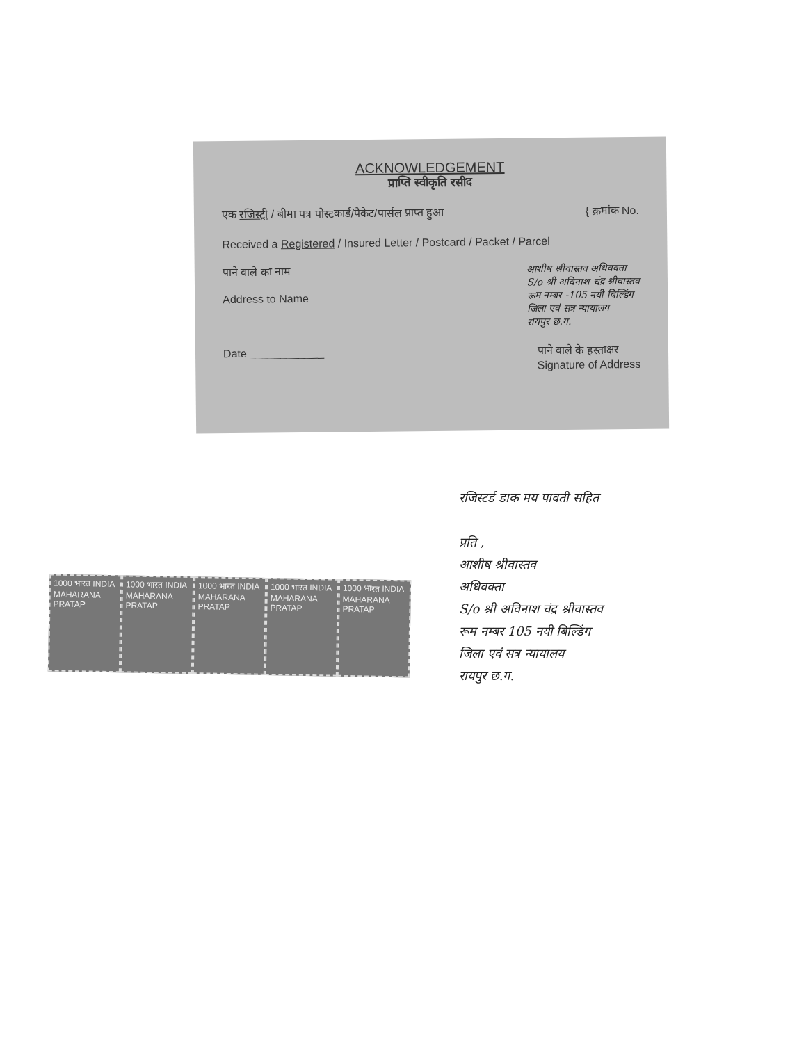ACKNOWLEDGEMENT
प्राप्ति स्वीकृति रसीद
एक रजिस्ट्री / बीमा पत्र पोस्टकार्ड/पैकेट/पार्सल प्राप्त हुआ { क्रमांक No.
Received a Registered / Insured Letter / Postcard / Packet / Parcel
पाने वाले का नाम
Address to Name आशीष श्रीवास्तव अधिवक्ता
S/o श्री अविनाश चंद्र श्रीवास्तव
रूम नम्बर -105 नयी बिल्डिंग
जिला एवं सत्र न्यायालय
रायपुर छ.ग.
Date ____________ पाने वाले के हस्ताक्षर
Signature of Address
रजिस्टर्ड डाक मय पावती सहित
प्रति ,
आशीष श्रीवास्तव
अधिवक्ता
S/o श्री अविनाश चंद्र श्रीवास्तव
रूम नम्बर 105 नयी बिल्डिंग
जिला एवं सत्र न्यायालय
रायपुर छ.ग.
1000 भारत INDIA MAHARANA PRATAP
1000 भारत INDIA MAHARANA PRATAP
1000 भारत INDIA MAHARANA PRATAP
1000 भारत INDIA MAHARANA PRATAP
1000 भारत INDIA MAHARANA PRATAP